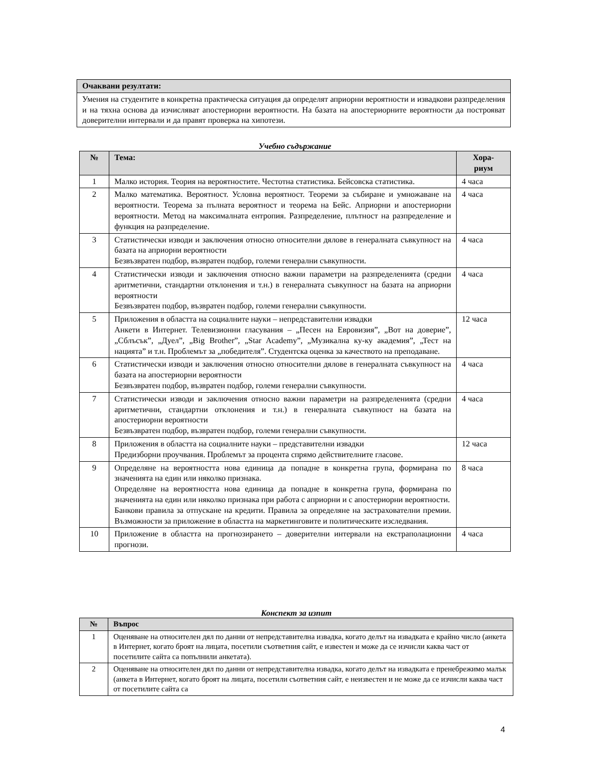| Очаквани резултати: |
| --- |
| Умения на студентите в конкретна практическа ситуация да определят априорни вероятности и извадкови разпределения и на тяхна основа да изчисляват апостериорни вероятности. На базата на апостериорните вероятности да построяват доверителни интервали и да правят проверка на хипотези. |
Учебно съдържание
| № | Тема: | Хора- риум |
| --- | --- | --- |
| 1 | Малко история. Теория на вероятностите. Честотна статистика. Бейсовска статистика. | 4 часа |
| 2 | Малко математика. Вероятност. Условна вероятност. Теореми за събиране и умножаване на вероятности. Теорема за пълната вероятност и теорема на Бейс. Априорни и апостериорни вероятности. Метод на максималната ентропия. Разпределение, плътност на разпределение и функция на разпределение. | 4 часа |
| 3 | Статистически изводи и заключения относно относителни дялове в генералната съвкупност на базата на априорни вероятности Безвъзвратен подбор, възвратен подбор, големи генерални съвкупности. | 4 часа |
| 4 | Статистически изводи и заключения относно важни параметри на разпределенията (средни аритметични, стандартни отклонения и т.н.) в генералната съвкупност на базата на априорни вероятности Безвъзвратен подбор, възвратен подбор, големи генерални съвкупности. | 4 часа |
| 5 | Приложения в областта на социалните науки – непредставителни извадки Анкети в Интернет. Телевизионни гласувания – „Песен на Евровизия”, „Вот на доверие”, „Сблъсък”, „Дуел”, „Big Brother”, „Star Academy”, „Музикална ку-ку академия”, „Тест на нацията” и т.н. Проблемът за „победителя”. Студентска оценка за качеството на преподаване. | 12 часа |
| 6 | Статистически изводи и заключения относно относителни дялове в генералната съвкупност на базата на апостериорни вероятности Безвъзвратен подбор, възвратен подбор, големи генерални съвкупности. | 4 часа |
| 7 | Статистически изводи и заключения относно важни параметри на разпределенията (средни аритметични, стандартни отклонения и т.н.) в генералната съвкупност на базата на апостериорни вероятности Безвъзвратен подбор, възвратен подбор, големи генерални съвкупности. | 4 часа |
| 8 | Приложения в областта на социалните науки – представителни извадки Предизборни проучвания. Проблемът за процента спрямо действителните гласове. | 12 часа |
| 9 | Определяне на вероятността нова единица да попадне в конкретна група, формирана по значенията на един или няколко признака. Определяне на вероятността нова единица да попадне в конкретна група, формирана по значенията на един или няколко признака при работа с априорни и с апостериорни вероятности. Банкови правила за отпускане на кредити. Правила за определяне на застрахователни премии. Възможности за приложение в областта на маркетинговите и политическите изследвания. | 8 часа |
| 10 | Приложение в областта на прогнозирането – доверителни интервали на екстраполационни прогнози. | 4 часа |
Конспект за изпит
| № | Въпрос |
| --- | --- |
| 1 | Оценяване на относителен дял по данни от непредставителна извадка, когато делът на извадката е крайно число (анкета в Интернет, когато броят на лицата, посетили съответния сайт, е известен и може да се изчисли каква част от посетилите сайта са попълнили анкетата). |
| 2 | Оценяване на относителен дял по данни от непредставителна извадка, когато делът на извадката е пренебрежимо малък (анкета в Интернет, когато броят на лицата, посетили съответния сайт, е неизвестен и не може да се изчисли каква част от посетилите сайта са |
4